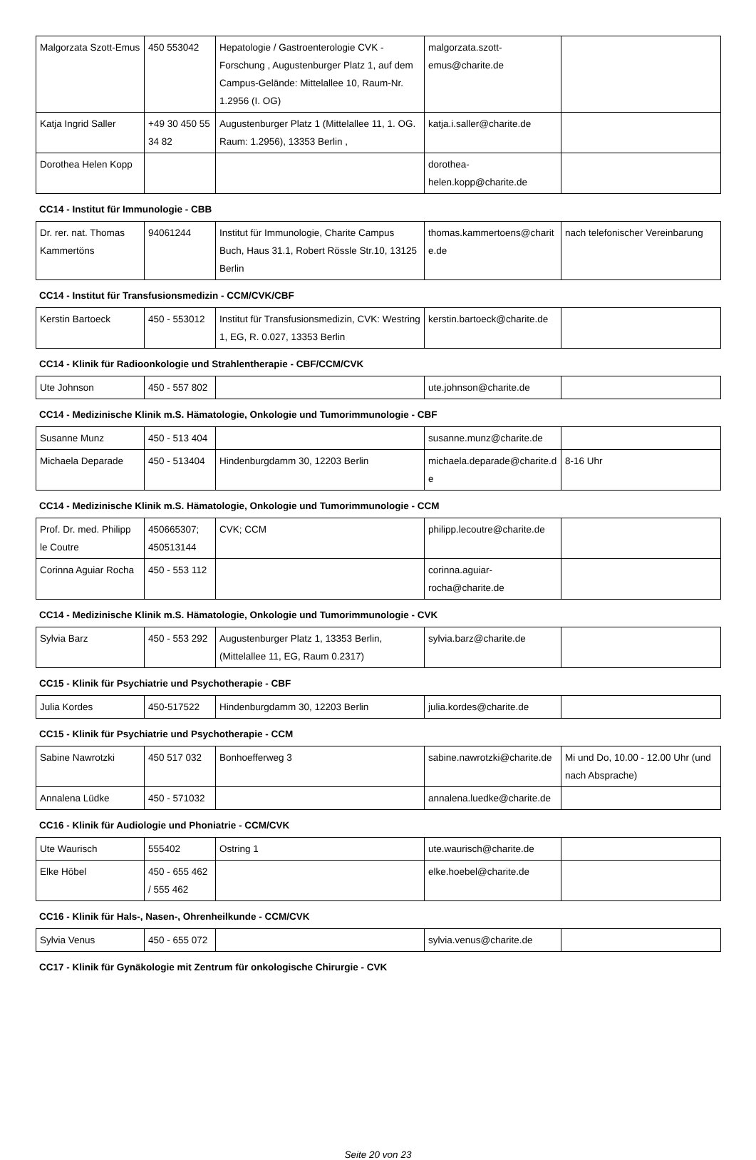| Malgorzata Szott-Emus | 450 553042 | Hepatologie / Gastroenterologie CVK - Forschung , Augustenburger Platz 1, auf dem Campus-Gelände: Mittelallee 10, Raum-Nr. 1.2956 (I. OG) | malgorzata.szott-emus@charite.de | |
| Katja Ingrid Saller | +49 30 450 55 34 82 | Augustenburger Platz 1 (Mittelallee 11, 1. OG. Raum: 1.2956), 13353 Berlin , | katja.i.saller@charite.de | |
| Dorothea Helen Kopp | | | dorothea-helen.kopp@charite.de | |
CC14 - Institut für Immunologie - CBB
| Dr. rer. nat. Thomas Kammertöns | 94061244 | Institut für Immunologie, Charite Campus Buch, Haus 31.1, Robert Rössle Str.10, 13125 Berlin | thomas.kammertoens@charite.de | nach telefonischer Vereinbarung |
CC14 - Institut für Transfusionsmedizin - CCM/CVK/CBF
| Kerstin Bartoeck | 450 - 553012 | Institut für Transfusionsmedizin, CVK: Westring 1, EG, R. 0.027, 13353 Berlin | kerstin.bartoeck@charite.de | |
CC14 - Klinik für Radioonkologie und Strahlentherapie - CBF/CCM/CVK
| Ute Johnson | 450 - 557 802 | | ute.johnson@charite.de | |
CC14 - Medizinische Klinik m.S. Hämatologie, Onkologie und Tumorimmunologie - CBF
| Susanne Munz | 450 - 513 404 | | susanne.munz@charite.de | |
| Michaela Deparade | 450 - 513404 | Hindenburgdamm 30, 12203 Berlin | michaela.deparade@charite.de | 8-16 Uhr |
CC14 - Medizinische Klinik m.S. Hämatologie, Onkologie und Tumorimmunologie - CCM
| Prof. Dr. med. Philipp le Coutre | 450665307; 450513144 | CVK; CCM | philipp.lecoutre@charite.de | |
| Corinna Aguiar Rocha | 450 - 553 112 | | corinna.aguiar-rocha@charite.de | |
CC14 - Medizinische Klinik m.S. Hämatologie, Onkologie und Tumorimmunologie - CVK
| Sylvia Barz | 450 - 553 292 | Augustenburger Platz 1, 13353 Berlin, (Mittelallee 11, EG, Raum 0.2317) | sylvia.barz@charite.de | |
CC15 - Klinik für Psychiatrie und Psychotherapie - CBF
| Julia Kordes | 450-517522 | Hindenburgdamm 30, 12203 Berlin | julia.kordes@charite.de | |
CC15 - Klinik für Psychiatrie und Psychotherapie - CCM
| Sabine Nawrotzki | 450 517 032 | Bonhoefferweg 3 | sabine.nawrotzki@charite.de | Mi und Do, 10.00 - 12.00 Uhr (und nach Absprache) |
| Annalena Lüdke | 450 - 571032 | | annalena.luedke@charite.de | |
CC16 - Klinik für Audiologie und Phoniatrie - CCM/CVK
| Ute Waurisch | 555402 | Ostring 1 | ute.waurisch@charite.de | |
| Elke Höbel | 450 - 655 462 / 555 462 | | elke.hoebel@charite.de | |
CC16 - Klinik für Hals-, Nasen-, Ohrenheilkunde - CCM/CVK
| Sylvia Venus | 450 - 655 072 | | sylvia.venus@charite.de | |
CC17 - Klinik für Gynäkologie mit Zentrum für onkologische Chirurgie - CVK
Seite 20 von 23